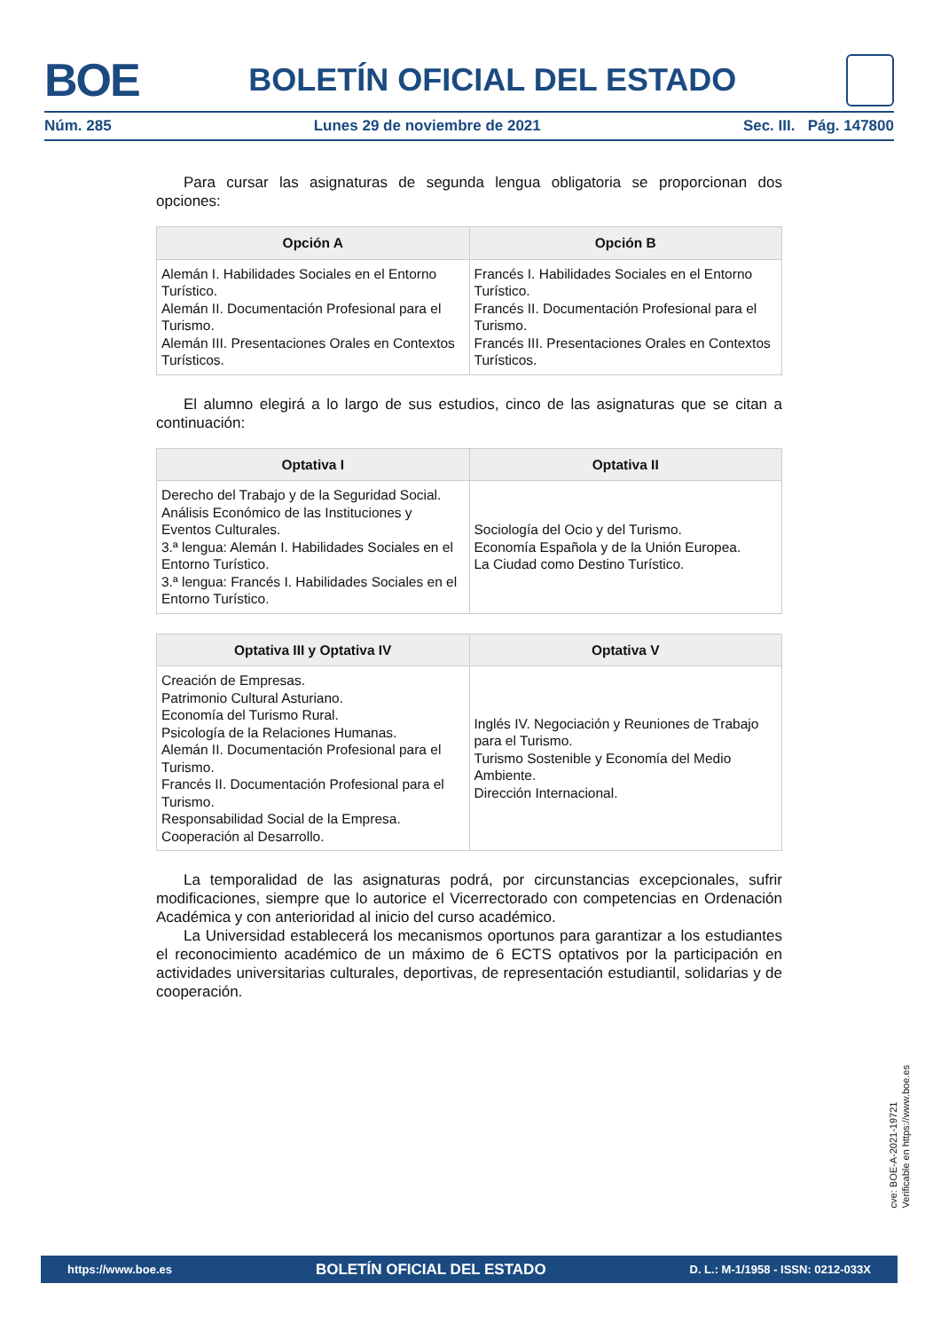BOE
BOLETÍN OFICIAL DEL ESTADO
Núm. 285 Lunes 29 de noviembre de 2021 Sec. III. Pág. 147800
Para cursar las asignaturas de segunda lengua obligatoria se proporcionan dos opciones:
| Opción A | Opción B |
| --- | --- |
| Alemán I. Habilidades Sociales en el Entorno Turístico. Alemán II. Documentación Profesional para el Turismo. Alemán III. Presentaciones Orales en Contextos Turísticos. | Francés I. Habilidades Sociales en el Entorno Turístico. Francés II. Documentación Profesional para el Turismo. Francés III. Presentaciones Orales en Contextos Turísticos. |
El alumno elegirá a lo largo de sus estudios, cinco de las asignaturas que se citan a continuación:
| Optativa I | Optativa II |
| --- | --- |
| Derecho del Trabajo y de la Seguridad Social. Análisis Económico de las Instituciones y Eventos Culturales. 3.ª lengua: Alemán I. Habilidades Sociales en el Entorno Turístico. 3.ª lengua: Francés I. Habilidades Sociales en el Entorno Turístico. | Sociología del Ocio y del Turismo. Economía Española y de la Unión Europea. La Ciudad como Destino Turístico. |
| Optativa III y Optativa IV | Optativa V |
| --- | --- |
| Creación de Empresas. Patrimonio Cultural Asturiano. Economía del Turismo Rural. Psicología de la Relaciones Humanas. Alemán II. Documentación Profesional para el Turismo. Francés II. Documentación Profesional para el Turismo. Responsabilidad Social de la Empresa. Cooperación al Desarrollo. | Inglés IV. Negociación y Reuniones de Trabajo para el Turismo. Turismo Sostenible y Economía del Medio Ambiente. Dirección Internacional. |
La temporalidad de las asignaturas podrá, por circunstancias excepcionales, sufrir modificaciones, siempre que lo autorice el Vicerrectorado con competencias en Ordenación Académica y con anterioridad al inicio del curso académico.
La Universidad establecerá los mecanismos oportunos para garantizar a los estudiantes el reconocimiento académico de un máximo de 6 ECTS optativos por la participación en actividades universitarias culturales, deportivas, de representación estudiantil, solidarias y de cooperación.
cve: BOE-A-2021-19721
Verificable en https://www.boe.es
https://www.boe.es BOLETÍN OFICIAL DEL ESTADO D. L.: M-1/1958 - ISSN: 0212-033X